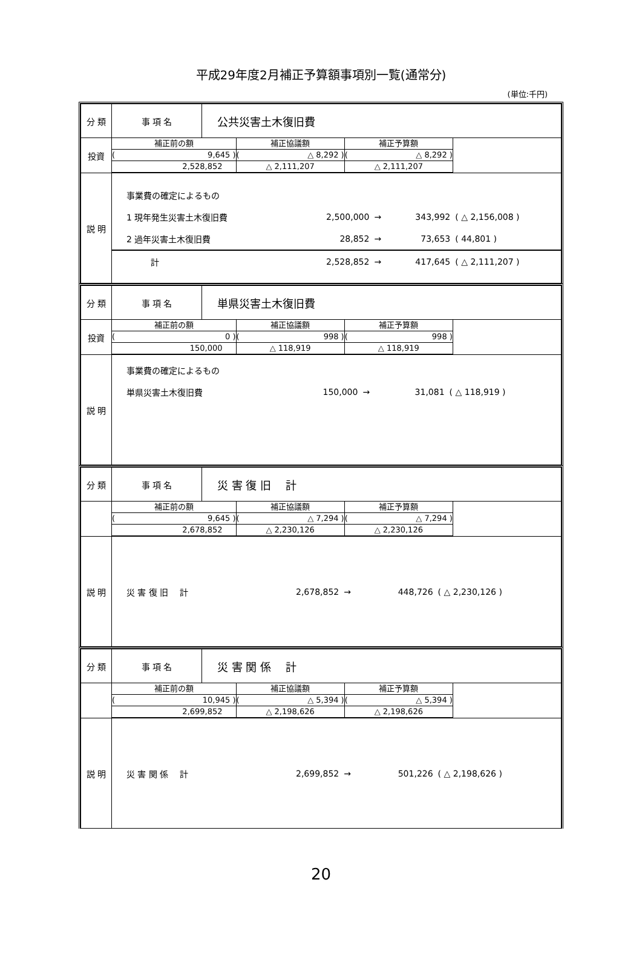平成29年度2月補正予算額事項別一覧(通常分)
(単位:千円)
| 分 類 | 事 項 名 | 公共災害土木復旧費 |
| 投資 | / 補正前の額 / 補正協議額 / 補正予算額 / / / ( 9,645 ) / ( △ 8,292 ) / ( △ 8,292 ) / / / 2,528,852 / △ 2,111,207 / △ 2,111,207 / / | |
| 説 明 | / 事業費の確定によるもの / / / / / / 1 現年発生災害土木復旧費 / 2,500,000 / → / 343,992 / ( △ 2,156,008 ) / / 2 過年災害土木復旧費 / 28,852 / → / 73,653 / ( 44,801 ) / / 計 / 2,528,852 / → / 417,645 / ( △ 2,111,207 ) / | |
| 分 類 | 事 項 名 | 単県災害土木復旧費 |
| 投資 | / 補正前の額 / 補正協議額 / 補正予算額 / / / ( 0 ) / ( 998 ) / ( 998 ) / / / 150,000 / △ 118,919 / △ 118,919 / / | |
| 説 明 | / 事業費の確定によるもの / / / / / / 単県災害土木復旧費 / 150,000 / → / 31,081 / ( △ 118,919 ) / | |
| 分 類 | 事 項 名 | 災 害 復 旧 計 |
| | / 補正前の額 / 補正協議額 / 補正予算額 / / / ( 9,645 ) / ( △ 7,294 ) / ( △ 7,294 ) / / / 2,678,852 / △ 2,230,126 / △ 2,230,126 / / | |
| 説 明 | / 災 害 復 旧 計 / 2,678,852 / → / 448,726 / ( △ 2,230,126 ) / | |
| 分 類 | 事 項 名 | 災 害 関 係 計 |
| | / 補正前の額 / 補正協議額 / 補正予算額 / / / ( 10,945 ) / ( △ 5,394 ) / ( △ 5,394 ) / / / 2,699,852 / △ 2,198,626 / △ 2,198,626 / / | |
| 説 明 | / 災 害 関 係 計 / 2,699,852 / → / 501,226 / ( △ 2,198,626 ) / | |
20